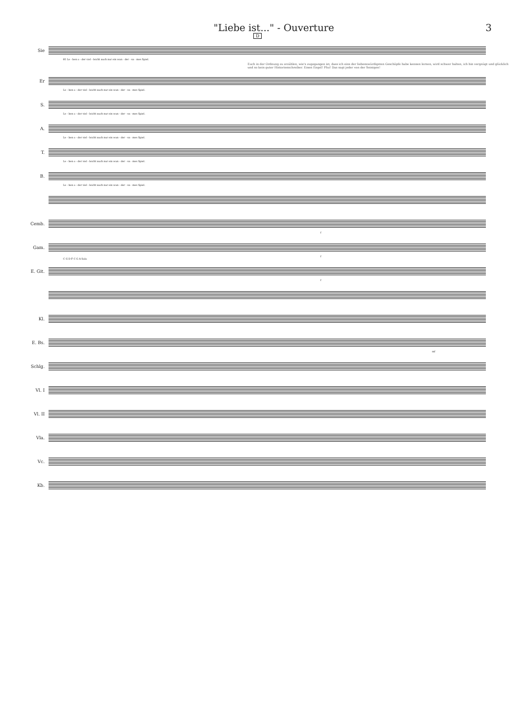"Liebe ist..." - Ouverture 3
D
Sie
81 Le - ben o - der viel - leicht auch nur ein wun - der - sa - mes Spiel.
Euch in der Ordnung zu erzählen, wie's zugegangen ist, dass ich eins der liebenswürdigsten Geschöpfe habe kennen lernen, wird schwer halten, ich bin vergnügt und glücklich und so kein guter Historienschreiber. Einen Engel! Pfui! Das sagt jeder von der Seinigen!
Er
Le - ben o - der viel - leicht auch nur ein wun - der - sa - mes Spiel.
S.
Le - ben o - der viel - leicht auch nur ein wun - der - sa - mes Spiel.
A.
Le - ben o - der viel - leicht auch nur ein wun - der - sa - mes Spiel.
T.
Le - ben o - der viel - leicht auch nur ein wun - der - sa - mes Spiel.
B.
Le - ben o - der viel - leicht auch nur ein wun - der - sa - mes Spiel.
Cemb.
f
Gam.
f
E. Git.
C G D F C G A Solo
f
Kl.
E. Bs.
mf
Schlg.
Vl. I
Vl. II
Vla.
Vc.
Kb.